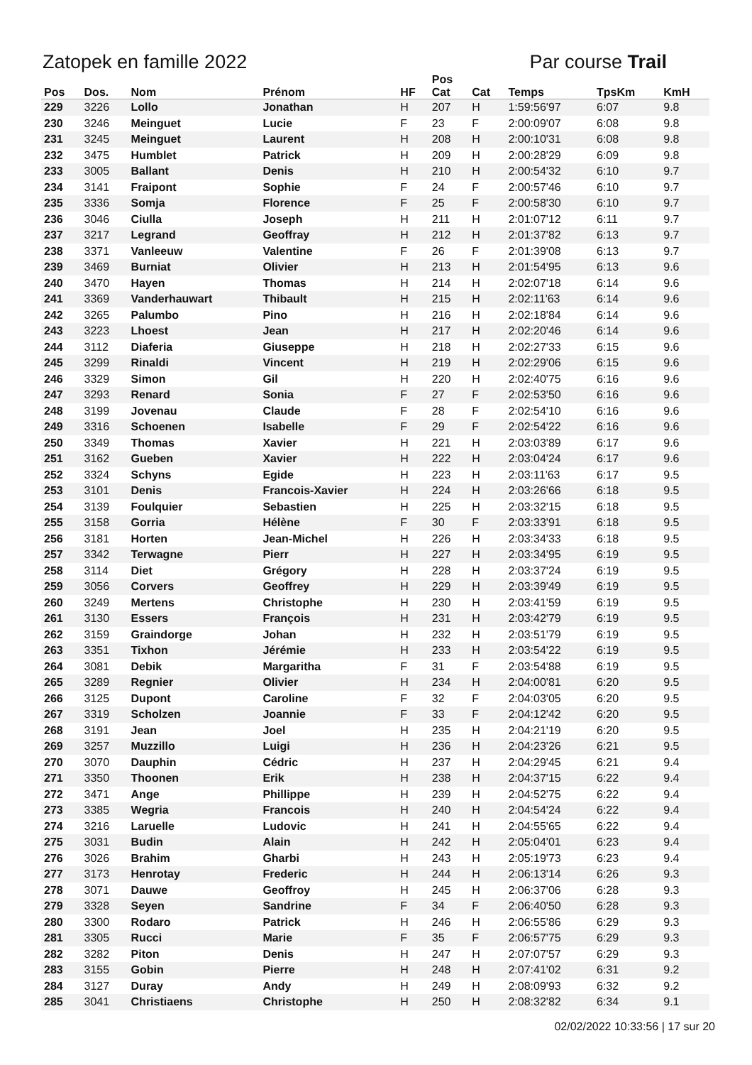Zatopek en famille 2022 Par course Trail
| Pos | Dos. | Nom | Prénom | HF | Pos Cat | Cat | Temps | TpsKm | KmH |
| --- | --- | --- | --- | --- | --- | --- | --- | --- | --- |
| 229 | 3226 | Lollo | Jonathan | H | 207 | H | 1:59:56'97 | 6:07 | 9.8 |
| 230 | 3246 | Meinguet | Lucie | F | 23 | F | 2:00:09'07 | 6:08 | 9.8 |
| 231 | 3245 | Meinguet | Laurent | H | 208 | H | 2:00:10'31 | 6:08 | 9.8 |
| 232 | 3475 | Humblet | Patrick | H | 209 | H | 2:00:28'29 | 6:09 | 9.8 |
| 233 | 3005 | Ballant | Denis | H | 210 | H | 2:00:54'32 | 6:10 | 9.7 |
| 234 | 3141 | Fraipont | Sophie | F | 24 | F | 2:00:57'46 | 6:10 | 9.7 |
| 235 | 3336 | Somja | Florence | F | 25 | F | 2:00:58'30 | 6:10 | 9.7 |
| 236 | 3046 | Ciulla | Joseph | H | 211 | H | 2:01:07'12 | 6:11 | 9.7 |
| 237 | 3217 | Legrand | Geoffray | H | 212 | H | 2:01:37'82 | 6:13 | 9.7 |
| 238 | 3371 | Vanleeuw | Valentine | F | 26 | F | 2:01:39'08 | 6:13 | 9.7 |
| 239 | 3469 | Burniat | Olivier | H | 213 | H | 2:01:54'95 | 6:13 | 9.6 |
| 240 | 3470 | Hayen | Thomas | H | 214 | H | 2:02:07'18 | 6:14 | 9.6 |
| 241 | 3369 | Vanderhauwart | Thibault | H | 215 | H | 2:02:11'63 | 6:14 | 9.6 |
| 242 | 3265 | Palumbo | Pino | H | 216 | H | 2:02:18'84 | 6:14 | 9.6 |
| 243 | 3223 | Lhoest | Jean | H | 217 | H | 2:02:20'46 | 6:14 | 9.6 |
| 244 | 3112 | Diaferia | Giuseppe | H | 218 | H | 2:02:27'33 | 6:15 | 9.6 |
| 245 | 3299 | Rinaldi | Vincent | H | 219 | H | 2:02:29'06 | 6:15 | 9.6 |
| 246 | 3329 | Simon | Gil | H | 220 | H | 2:02:40'75 | 6:16 | 9.6 |
| 247 | 3293 | Renard | Sonia | F | 27 | F | 2:02:53'50 | 6:16 | 9.6 |
| 248 | 3199 | Jovenau | Claude | F | 28 | F | 2:02:54'10 | 6:16 | 9.6 |
| 249 | 3316 | Schoenen | Isabelle | F | 29 | F | 2:02:54'22 | 6:16 | 9.6 |
| 250 | 3349 | Thomas | Xavier | H | 221 | H | 2:03:03'89 | 6:17 | 9.6 |
| 251 | 3162 | Gueben | Xavier | H | 222 | H | 2:03:04'24 | 6:17 | 9.6 |
| 252 | 3324 | Schyns | Egide | H | 223 | H | 2:03:11'63 | 6:17 | 9.5 |
| 253 | 3101 | Denis | Francois-Xavier | H | 224 | H | 2:03:26'66 | 6:18 | 9.5 |
| 254 | 3139 | Foulquier | Sebastien | H | 225 | H | 2:03:32'15 | 6:18 | 9.5 |
| 255 | 3158 | Gorria | Hélène | F | 30 | F | 2:03:33'91 | 6:18 | 9.5 |
| 256 | 3181 | Horten | Jean-Michel | H | 226 | H | 2:03:34'33 | 6:18 | 9.5 |
| 257 | 3342 | Terwagne | Pierr | H | 227 | H | 2:03:34'95 | 6:19 | 9.5 |
| 258 | 3114 | Diet | Grégory | H | 228 | H | 2:03:37'24 | 6:19 | 9.5 |
| 259 | 3056 | Corvers | Geoffrey | H | 229 | H | 2:03:39'49 | 6:19 | 9.5 |
| 260 | 3249 | Mertens | Christophe | H | 230 | H | 2:03:41'59 | 6:19 | 9.5 |
| 261 | 3130 | Essers | François | H | 231 | H | 2:03:42'79 | 6:19 | 9.5 |
| 262 | 3159 | Graindorge | Johan | H | 232 | H | 2:03:51'79 | 6:19 | 9.5 |
| 263 | 3351 | Tixhon | Jérémie | H | 233 | H | 2:03:54'22 | 6:19 | 9.5 |
| 264 | 3081 | Debik | Margaritha | F | 31 | F | 2:03:54'88 | 6:19 | 9.5 |
| 265 | 3289 | Regnier | Olivier | H | 234 | H | 2:04:00'81 | 6:20 | 9.5 |
| 266 | 3125 | Dupont | Caroline | F | 32 | F | 2:04:03'05 | 6:20 | 9.5 |
| 267 | 3319 | Scholzen | Joannie | F | 33 | F | 2:04:12'42 | 6:20 | 9.5 |
| 268 | 3191 | Jean | Joel | H | 235 | H | 2:04:21'19 | 6:20 | 9.5 |
| 269 | 3257 | Muzzillo | Luigi | H | 236 | H | 2:04:23'26 | 6:21 | 9.5 |
| 270 | 3070 | Dauphin | Cédric | H | 237 | H | 2:04:29'45 | 6:21 | 9.4 |
| 271 | 3350 | Thoonen | Erik | H | 238 | H | 2:04:37'15 | 6:22 | 9.4 |
| 272 | 3471 | Ange | Phillippe | H | 239 | H | 2:04:52'75 | 6:22 | 9.4 |
| 273 | 3385 | Wegria | Francois | H | 240 | H | 2:04:54'24 | 6:22 | 9.4 |
| 274 | 3216 | Laruelle | Ludovic | H | 241 | H | 2:04:55'65 | 6:22 | 9.4 |
| 275 | 3031 | Budin | Alain | H | 242 | H | 2:05:04'01 | 6:23 | 9.4 |
| 276 | 3026 | Brahim | Gharbi | H | 243 | H | 2:05:19'73 | 6:23 | 9.4 |
| 277 | 3173 | Henrotay | Frederic | H | 244 | H | 2:06:13'14 | 6:26 | 9.3 |
| 278 | 3071 | Dauwe | Geoffroy | H | 245 | H | 2:06:37'06 | 6:28 | 9.3 |
| 279 | 3328 | Seyen | Sandrine | F | 34 | F | 2:06:40'50 | 6:28 | 9.3 |
| 280 | 3300 | Rodaro | Patrick | H | 246 | H | 2:06:55'86 | 6:29 | 9.3 |
| 281 | 3305 | Rucci | Marie | F | 35 | F | 2:06:57'75 | 6:29 | 9.3 |
| 282 | 3282 | Piton | Denis | H | 247 | H | 2:07:07'57 | 6:29 | 9.3 |
| 283 | 3155 | Gobin | Pierre | H | 248 | H | 2:07:41'02 | 6:31 | 9.2 |
| 284 | 3127 | Duray | Andy | H | 249 | H | 2:08:09'93 | 6:32 | 9.2 |
| 285 | 3041 | Christiaens | Christophe | H | 250 | H | 2:08:32'82 | 6:34 | 9.1 |
02/02/2022 10:33:56 | 17 sur 20